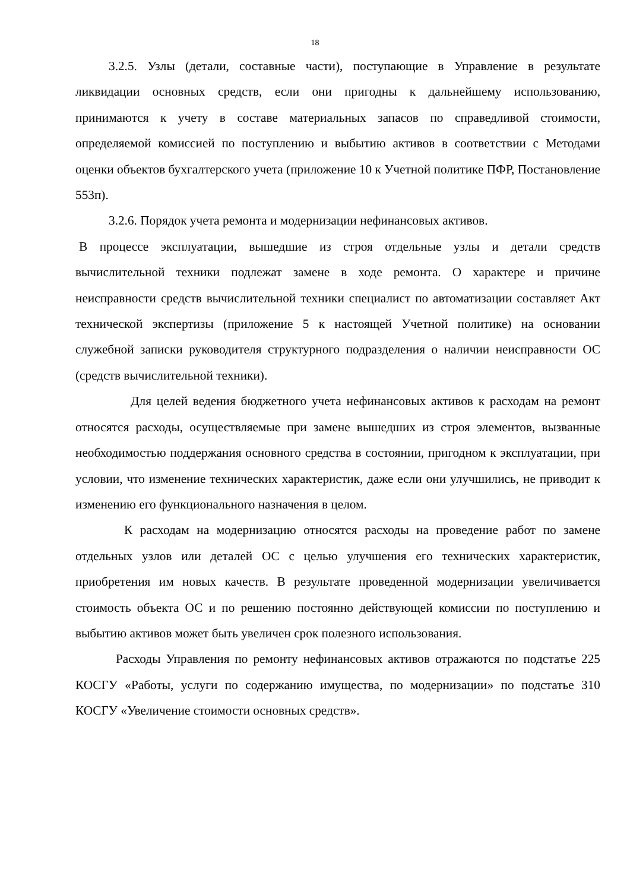18
3.2.5. Узлы (детали, составные части), поступающие в Управление в результате ликвидации основных средств, если они пригодны к дальнейшему использованию, принимаются к учету в составе материальных запасов по справедливой стоимости, определяемой комиссией по поступлению и выбытию активов в соответствии с Методами оценки объектов бухгалтерского учета (приложение 10 к Учетной политике ПФР, Постановление 553п).
3.2.6. Порядок учета ремонта и модернизации нефинансовых активов.
В процессе эксплуатации, вышедшие из строя отдельные узлы и детали средств вычислительной техники подлежат замене в ходе ремонта. О характере и причине неисправности средств вычислительной техники специалист по автоматизации составляет Акт технической экспертизы (приложение 5 к настоящей Учетной политике) на основании служебной записки руководителя структурного подразделения о наличии неисправности ОС (средств вычислительной техники).
Для целей ведения бюджетного учета нефинансовых активов к расходам на ремонт относятся расходы, осуществляемые при замене вышедших из строя элементов, вызванные необходимостью поддержания основного средства в состоянии, пригодном к эксплуатации, при условии, что изменение технических характеристик, даже если они улучшились, не приводит к изменению его функционального назначения в целом.
К расходам на модернизацию относятся расходы на проведение работ по замене отдельных узлов или деталей ОС с целью улучшения его технических характеристик, приобретения им новых качеств. В результате проведенной модернизации увеличивается стоимость объекта ОС и по решению постоянно действующей комиссии по поступлению и выбытию активов может быть увеличен срок полезного использования.
Расходы Управления по ремонту нефинансовых активов отражаются по подстатье 225 КОСГУ «Работы, услуги по содержанию имущества, по модернизации» по подстатье 310 КОСГУ «Увеличение стоимости основных средств».